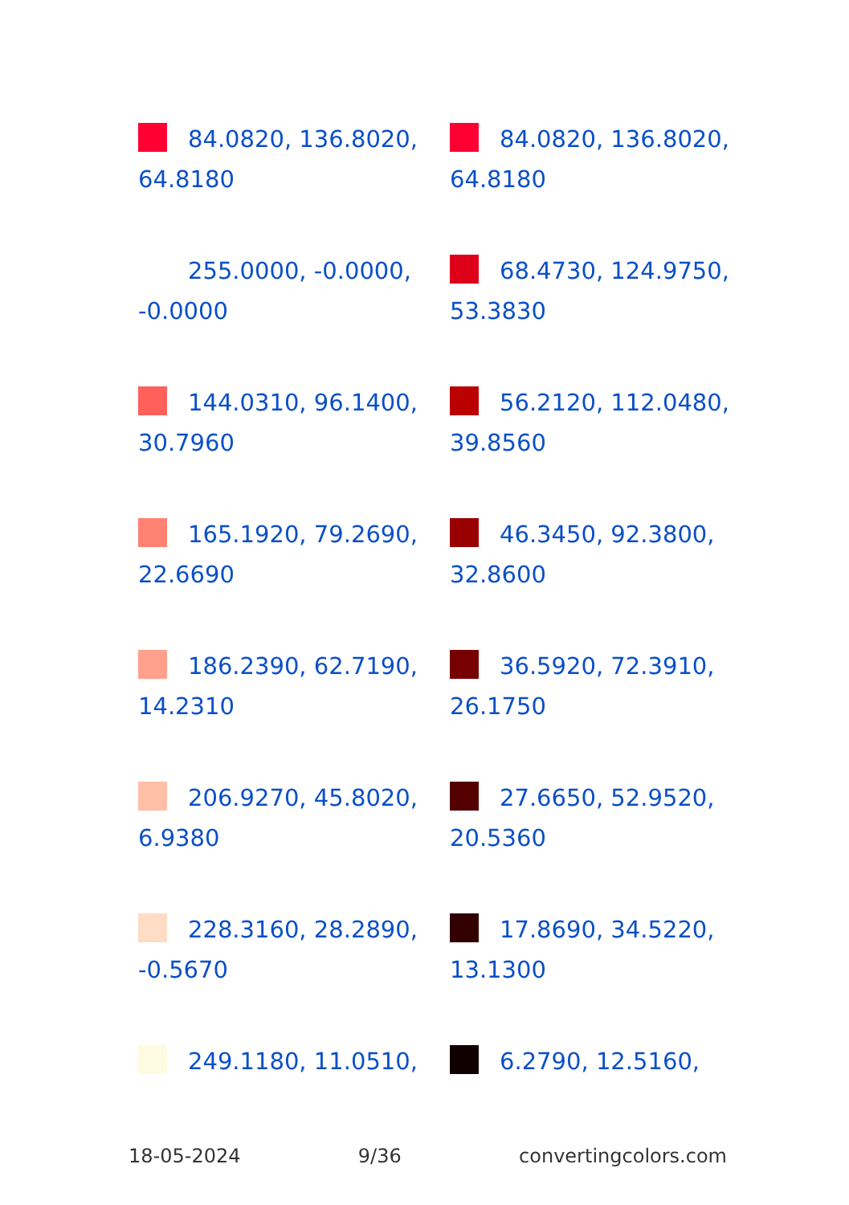84.0820, 136.8020, 64.8180
84.0820, 136.8020, 64.8180
255.0000, -0.0000, -0.0000
68.4730, 124.9750, 53.3830
144.0310, 96.1400, 30.7960
56.2120, 112.0480, 39.8560
165.1920, 79.2690, 22.6690
46.3450, 92.3800, 32.8600
186.2390, 62.7190, 14.2310
36.5920, 72.3910, 26.1750
206.9270, 45.8020, 6.9380
27.6650, 52.9520, 20.5360
228.3160, 28.2890, -0.5670
17.8690, 34.5220, 13.1300
249.1180, 11.0510,
6.2790, 12.5160,
18-05-2024 9/36 convertingcolors.com